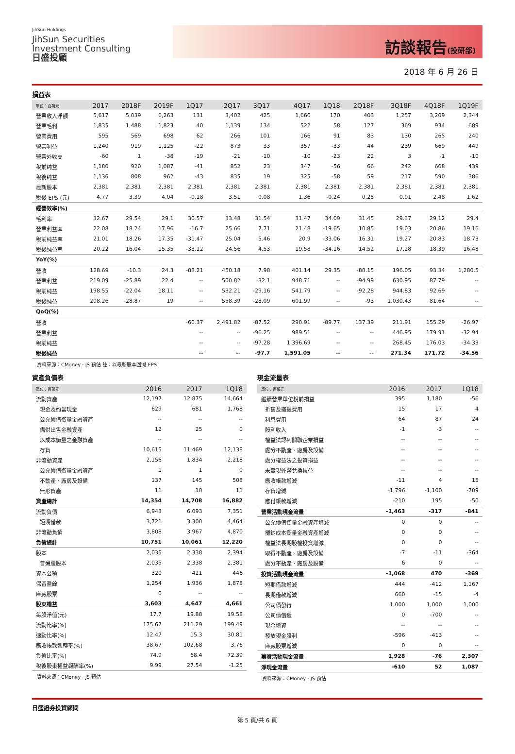JihSun Holdings
JihSun Securities
Investment Consulting
日盛投顧
訪談報告(投研部)
2018 年 6 月 26 日
損益表
| 單位：百萬元 | 2017 | 2018F | 2019F | 1Q17 | 2Q17 | 3Q17 | 4Q17 | 1Q18 | 2Q18F | 3Q18F | 4Q18F | 1Q19F |
| --- | --- | --- | --- | --- | --- | --- | --- | --- | --- | --- | --- | --- |
| 營業收入淨額 | 5,617 | 5,039 | 6,263 | 131 | 3,402 | 425 | 1,660 | 170 | 403 | 1,257 | 3,209 | 2,344 |
| 營業毛利 | 1,835 | 1,488 | 1,823 | 40 | 1,139 | 134 | 522 | 58 | 127 | 369 | 934 | 689 |
| 營業費用 | 595 | 569 | 698 | 62 | 266 | 101 | 166 | 91 | 83 | 130 | 265 | 240 |
| 營業利益 | 1,240 | 919 | 1,125 | -22 | 873 | 33 | 357 | -33 | 44 | 239 | 669 | 449 |
| 營業外收支 | -60 | 1 | -38 | -19 | -21 | -10 | -10 | -23 | 22 | 3 | -1 | -10 |
| 稅前純益 | 1,180 | 920 | 1,087 | -41 | 852 | 23 | 347 | -56 | 66 | 242 | 668 | 439 |
| 稅後純益 | 1,136 | 808 | 962 | -43 | 835 | 19 | 325 | -58 | 59 | 217 | 590 | 386 |
| 最新股本 | 2,381 | 2,381 | 2,381 | 2,381 | 2,381 | 2,381 | 2,381 | 2,381 | 2,381 | 2,381 | 2,381 | 2,381 |
| 稅後 EPS (元) | 4.77 | 3.39 | 4.04 | -0.18 | 3.51 | 0.08 | 1.36 | -0.24 | 0.25 | 0.91 | 2.48 | 1.62 |
| 經營效率(%) | | | | | | | | | | | | |
| 毛利率 | 32.67 | 29.54 | 29.1 | 30.57 | 33.48 | 31.54 | 31.47 | 34.09 | 31.45 | 29.37 | 29.12 | 29.4 |
| 營業利益率 | 22.08 | 18.24 | 17.96 | -16.7 | 25.66 | 7.71 | 21.48 | -19.65 | 10.85 | 19.03 | 20.86 | 19.16 |
| 稅前純益率 | 21.01 | 18.26 | 17.35 | -31.47 | 25.04 | 5.46 | 20.9 | -33.06 | 16.31 | 19.27 | 20.83 | 18.73 |
| 稅後純益率 | 20.22 | 16.04 | 15.35 | -33.12 | 24.56 | 4.53 | 19.58 | -34.16 | 14.52 | 17.28 | 18.39 | 16.48 |
| YoY(%) | | | | | | | | | | | | |
| 營收 | 128.69 | -10.3 | 24.3 | -88.21 | 450.18 | 7.98 | 401.14 | 29.35 | -88.15 | 196.05 | 93.34 | 1,280.5 |
| 營業利益 | 219.09 | -25.89 | 22.4 | -- | 500.82 | -32.1 | 948.71 | -- | -94.99 | 630.95 | 87.79 | -- |
| 稅前純益 | 198.55 | -22.04 | 18.11 | -- | 532.21 | -29.16 | 541.79 | -- | -92.28 | 944.83 | 92.69 | -- |
| 稅後純益 | 208.26 | -28.87 | 19 | -- | 558.39 | -28.09 | 601.99 | -- | -93 | 1,030.43 | 81.64 | -- |
| QoQ(%) | | | | | | | | | | | | |
| 營收 | | | | -60.37 | 2,491.82 | -87.52 | 290.91 | -89.77 | 137.39 | 211.91 | 155.29 | -26.97 |
| 營業利益 | | | | -- | -- | -96.25 | 989.51 | -- | -- | 446.95 | 179.91 | -32.94 |
| 稅前純益 | | | | -- | -- | -97.28 | 1,396.69 | -- | -- | 268.45 | 176.03 | -34.33 |
| 稅後純益 | | | | -- | -- | -97.7 | 1,591.05 | -- | -- | 271.34 | 171.72 | -34.56 |
資料來源：CMoney · JS 預估 註：以最新股本回溯 EPS
資產負債表
| 單位：百萬元 | 2016 | 2017 | 1Q18 |
| --- | --- | --- | --- |
| 流動資產 | 12,197 | 12,875 | 14,664 |
| 現金及約當現金 | 629 | 681 | 1,768 |
| 公允價值衡量金融資產 | -- | -- | -- |
| 備供出售金融資產 | 12 | 25 | 0 |
| 以成本衡量之金融資產 | -- | -- | -- |
| 存貨 | 10,615 | 11,469 | 12,138 |
| 非流動資產 | 2,156 | 1,834 | 2,218 |
| 公允價值衡量金融資產 | 1 | 1 | 0 |
| 不動產、廠房及設備 | 137 | 145 | 508 |
| 無形資產 | 11 | 10 | 11 |
| 資產總計 | 14,354 | 14,708 | 16,882 |
| 流動負債 | 6,943 | 6,093 | 7,351 |
| 短期借款 | 3,721 | 3,300 | 4,464 |
| 非流動負債 | 3,808 | 3,967 | 4,870 |
| 負債總計 | 10,751 | 10,061 | 12,220 |
| 股本 | 2,035 | 2,338 | 2,394 |
| 普通股股本 | 2,035 | 2,338 | 2,381 |
| 資本公積 | 320 | 421 | 446 |
| 保留盈餘 | 1,254 | 1,936 | 1,878 |
| 庫藏股票 | 0 | -- | -- |
| 股東權益 | 3,603 | 4,647 | 4,661 |
| 每股淨值(元) | 17.7 | 19.88 | 19.58 |
| 流動比率(%) | 175.67 | 211.29 | 199.49 |
| 速動比率(%) | 12.47 | 15.3 | 30.81 |
| 應收帳款週轉率(%) | 38.67 | 102.68 | 3.76 |
| 負債比率(%) | 74.9 | 68.4 | 72.39 |
| 稅後股東權益報酬率(%) | 9.99 | 27.54 | -1.25 |
資料來源：CMoney · JS 預估
現金流量表
| 單位：百萬元 | 2016 | 2017 | 1Q18 |
| --- | --- | --- | --- |
| 繼續營業單位稅前損益 | 395 | 1,180 | -56 |
| 折舊及攤提費用 | 15 | 17 | 4 |
| 利息費用 | 64 | 87 | 24 |
| 股利收入 | -1 | -3 | -- |
| 權益法認列關聯企業損益 | -- | -- | -- |
| 處分不動產、廠房及設備 | -- | -- | -- |
| 處分權益法之投資損益 | -- | -- | -- |
| 未實現外幣兌換損益 | -- | -- | -- |
| 應收帳款增減 | -11 | 4 | 15 |
| 存貨增減 | -1,796 | -1,100 | -709 |
| 應付帳款增減 | -210 | 195 | -50 |
| 營業活動現金流量 | -1,463 | -317 | -841 |
| 公允價值衡量金融資產增減 | 0 | 0 | -- |
| 攤銷成本衡量金融資產增減 | 0 | 0 | -- |
| 權益法長期股權投資增減 | 0 | 0 | -- |
| 取得不動產、廠房及設備 | -7 | -11 | -364 |
| 處分不動產、廠房及設備 | 6 | 0 | -- |
| 投資活動現金流量 | -1,068 | 470 | -369 |
| 短期借款增減 | 444 | -412 | 1,167 |
| 長期借款增減 | 660 | -15 | -4 |
| 公司債發行 | 1,000 | 1,000 | 1,000 |
| 公司債償還 | 0 | -700 | -- |
| 現金增資 | -- | -- | -- |
| 發放現金股利 | -596 | -413 | -- |
| 庫藏股票增減 | 0 | 0 | -- |
| 籌資活動現金流量 | 1,928 | -76 | 2,307 |
| 淨現金流量 | -610 | 52 | 1,087 |
資料來源：CMoney · JS 預估
日盛證券投資顧問
第 5 頁/共 6 頁